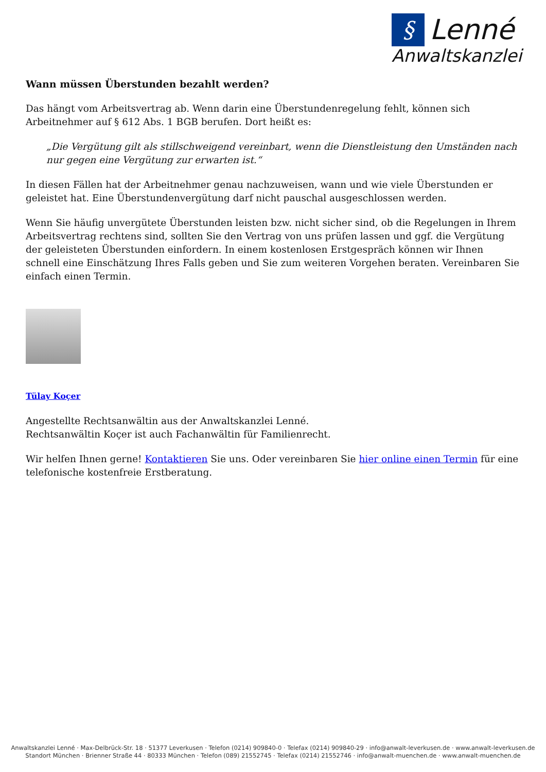§ Lenné
Anwaltskanzlei
Wann müssen Überstunden bezahlt werden?
Das hängt vom Arbeitsvertrag ab. Wenn darin eine Überstundenregelung fehlt, können sich Arbeitnehmer auf § 612 Abs. 1 BGB berufen. Dort heißt es:
„Die Vergütung gilt als stillschweigend vereinbart, wenn die Dienstleistung den Umständen nach nur gegen eine Vergütung zur erwarten ist.“
In diesen Fällen hat der Arbeitnehmer genau nachzuweisen, wann und wie viele Überstunden er geleistet hat. Eine Überstundenvergütung darf nicht pauschal ausgeschlossen werden.
Wenn Sie häufig unvergütete Überstunden leisten bzw. nicht sicher sind, ob die Regelungen in Ihrem Arbeitsvertrag rechtens sind, sollten Sie den Vertrag von uns prüfen lassen und ggf. die Vergütung der geleisteten Überstunden einfordern. In einem kostenlosen Erstgespräch können wir Ihnen schnell eine Einschätzung Ihres Falls geben und Sie zum weiteren Vorgehen beraten. Vereinbaren Sie einfach einen Termin.
Tülay Koçer
Angestellte Rechtsanwältin aus der Anwaltskanzlei Lenné.
Rechtsanwältin Koçer ist auch Fachanwältin für Familienrecht.
Wir helfen Ihnen gerne! Kontaktieren Sie uns. Oder vereinbaren Sie hier online einen Termin für eine telefonische kostenfreie Erstberatung.
Anwaltskanzlei Lenné · Max-Delbrück-Str. 18 · 51377 Leverkusen · Telefon (0214) 909840-0 · Telefax (0214) 909840-29 · info@anwalt-leverkusen.de · www.anwalt-leverkusen.de
Standort München · Brienner Straße 44 · 80333 München · Telefon (089) 21552745 · Telefax (0214) 21552746 · info@anwalt-muenchen.de · www.anwalt-muenchen.de